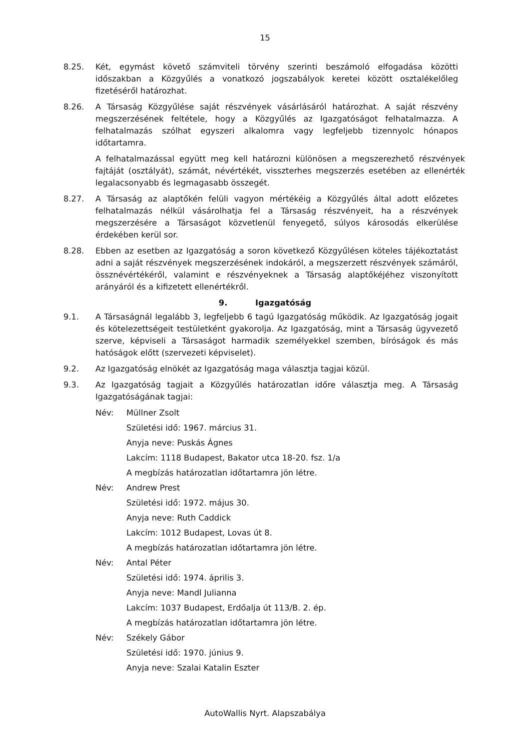15
8.25. Két, egymást követő számviteli törvény szerinti beszámoló elfogadása közötti időszakban a Közgyűlés a vonatkozó jogszabályok keretei között osztalékelőleg fizetéséről határozhat.
8.26. A Társaság Közgyűlése saját részvények vásárlásáról határozhat. A saját részvény megszerzésének feltétele, hogy a Közgyűlés az Igazgatóságot felhatalmazza. A felhatalmazás szólhat egyszeri alkalomra vagy legfeljebb tizennyolc hónapos időtartamra.
A felhatalmazással együtt meg kell határozni különösen a megszerezhető részvények fajtáját (osztályát), számát, névértékét, visszterhes megszerzés esetében az ellenérték legalacsonyabb és legmagasabb összegét.
8.27. A Társaság az alaptőkén felüli vagyon mértékéig a Közgyűlés által adott előzetes felhatalmazás nélkül vásárolhatja fel a Társaság részvényeit, ha a részvények megszerzésére a Társaságot közvetlenül fenyegető, súlyos károsodás elkerülése érdekében kerül sor.
8.28. Ebben az esetben az Igazgatóság a soron következő Közgyűlésen köteles tájékoztatást adni a saját részvények megszerzésének indokáról, a megszerzett részvények számáról, össznévértékéről, valamint e részvényeknek a Társaság alaptőkéjéhez viszonyított arányáról és a kifizetett ellenértékről.
9. Igazgatóság
9.1. A Társaságnál legalább 3, legfeljebb 6 tagú Igazgatóság működik. Az Igazgatóság jogait és kötelezettségeit testületként gyakorolja. Az Igazgatóság, mint a Társaság ügyvezető szerve, képviseli a Társaságot harmadik személyekkel szemben, bíróságok és más hatóságok előtt (szervezeti képviselet).
9.2. Az Igazgatóság elnökét az Igazgatóság maga választja tagjai közül.
9.3. Az Igazgatóság tagjait a Közgyűlés határozatlan időre választja meg. A Társaság Igazgatóságának tagjai:
Név: Müllner Zsolt
Születési idő: 1967. március 31.
Anyja neve: Puskás Ágnes
Lakcím: 1118 Budapest, Bakator utca 18-20. fsz. 1/a
A megbízás határozatlan időtartamra jön létre.
Név: Andrew Prest
Születési idő: 1972. május 30.
Anyja neve: Ruth Caddick
Lakcím: 1012 Budapest, Lovas út 8.
A megbízás határozatlan időtartamra jön létre.
Név: Antal Péter
Születési idő: 1974. április 3.
Anyja neve: Mandl Julianna
Lakcím: 1037 Budapest, Erdőalja út 113/B. 2. ép.
A megbízás határozatlan időtartamra jön létre.
Név: Székely Gábor
Születési idő: 1970. június 9.
Anyja neve: Szalai Katalin Eszter
AutoWallis Nyrt. Alapszabálya